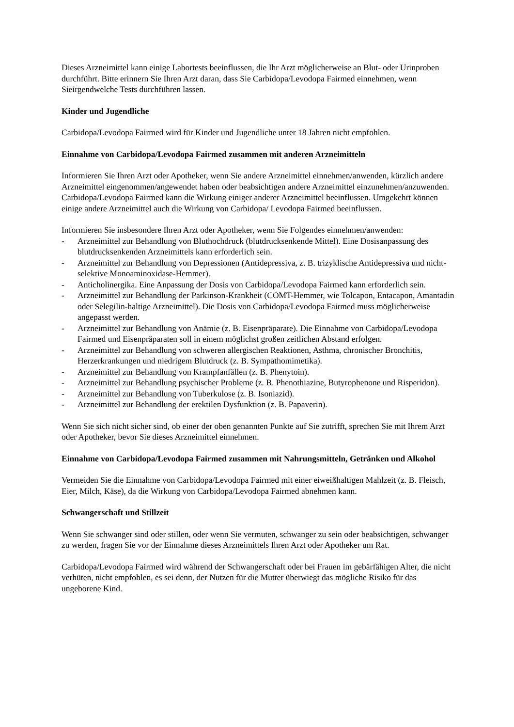Dieses Arzneimittel kann einige Labortests beeinflussen, die Ihr Arzt möglicherweise an Blut- oder Urinproben durchführt. Bitte erinnern Sie Ihren Arzt daran, dass Sie Carbidopa/Levodopa Fairmed einnehmen, wenn Sieirgendwelche Tests durchführen lassen.
Kinder und Jugendliche
Carbidopa/Levodopa Fairmed wird für Kinder und Jugendliche unter 18 Jahren nicht empfohlen.
Einnahme von Carbidopa/Levodopa Fairmed zusammen mit anderen Arzneimitteln
Informieren Sie Ihren Arzt oder Apotheker, wenn Sie andere Arzneimittel einnehmen/anwenden, kürzlich andere Arzneimittel eingenommen/angewendet haben oder beabsichtigen andere Arzneimittel einzunehmen/anzuwenden. Carbidopa/Levodopa Fairmed kann die Wirkung einiger anderer Arzneimittel beeinflussen. Umgekehrt können einige andere Arzneimittel auch die Wirkung von Carbidopa/ Levodopa Fairmed beeinflussen.
Informieren Sie insbesondere Ihren Arzt oder Apotheker, wenn Sie Folgendes einnehmen/anwenden:
- Arzneimittel zur Behandlung von Bluthochdruck (blutdrucksenkende Mittel). Eine Dosisanpassung des blutdrucksenkenden Arzneimittels kann erforderlich sein.
- Arzneimittel zur Behandlung von Depressionen (Antidepressiva, z. B. trizyklische Antidepressiva und nicht-selektive Monoaminoxidase-Hemmer).
- Anticholinergika. Eine Anpassung der Dosis von Carbidopa/Levodopa Fairmed kann erforderlich sein.
- Arzneimittel zur Behandlung der Parkinson-Krankheit (COMT-Hemmer, wie Tolcapon, Entacapon, Amantadin oder Selegilin-haltige Arzneimittel). Die Dosis von Carbidopa/Levodopa Fairmed muss möglicherweise angepasst werden.
- Arzneimittel zur Behandlung von Anämie (z. B. Eisenpräparate). Die Einnahme von Carbidopa/Levodopa Fairmed und Eisenpräparaten soll in einem möglichst großen zeitlichen Abstand erfolgen.
- Arzneimittel zur Behandlung von schweren allergischen Reaktionen, Asthma, chronischer Bronchitis, Herzerkrankungen und niedrigem Blutdruck (z. B. Sympathomimetika).
- Arzneimittel zur Behandlung von Krampfanfällen (z. B. Phenytoin).
- Arzneimittel zur Behandlung psychischer Probleme (z. B. Phenothiazine, Butyrophenone und Risperidon).
- Arzneimittel zur Behandlung von Tuberkulose (z. B. Isoniazid).
- Arzneimittel zur Behandlung der erektilen Dysfunktion (z. B. Papaverin).
Wenn Sie sich nicht sicher sind, ob einer der oben genannten Punkte auf Sie zutrifft, sprechen Sie mit Ihrem Arzt oder Apotheker, bevor Sie dieses Arzneimittel einnehmen.
Einnahme von Carbidopa/Levodopa Fairmed zusammen mit Nahrungsmitteln, Getränken und Alkohol
Vermeiden Sie die Einnahme von Carbidopa/Levodopa Fairmed mit einer eiweißhaltigen Mahlzeit (z. B. Fleisch, Eier, Milch, Käse), da die Wirkung von Carbidopa/Levodopa Fairmed abnehmen kann.
Schwangerschaft und Stillzeit
Wenn Sie schwanger sind oder stillen, oder wenn Sie vermuten, schwanger zu sein oder beabsichtigen, schwanger zu werden, fragen Sie vor der Einnahme dieses Arzneimittels Ihren Arzt oder Apotheker um Rat.
Carbidopa/Levodopa Fairmed wird während der Schwangerschaft oder bei Frauen im gebärfähigen Alter, die nicht verhüten, nicht empfohlen, es sei denn, der Nutzen für die Mutter überwiegt das mögliche Risiko für das ungeborene Kind.